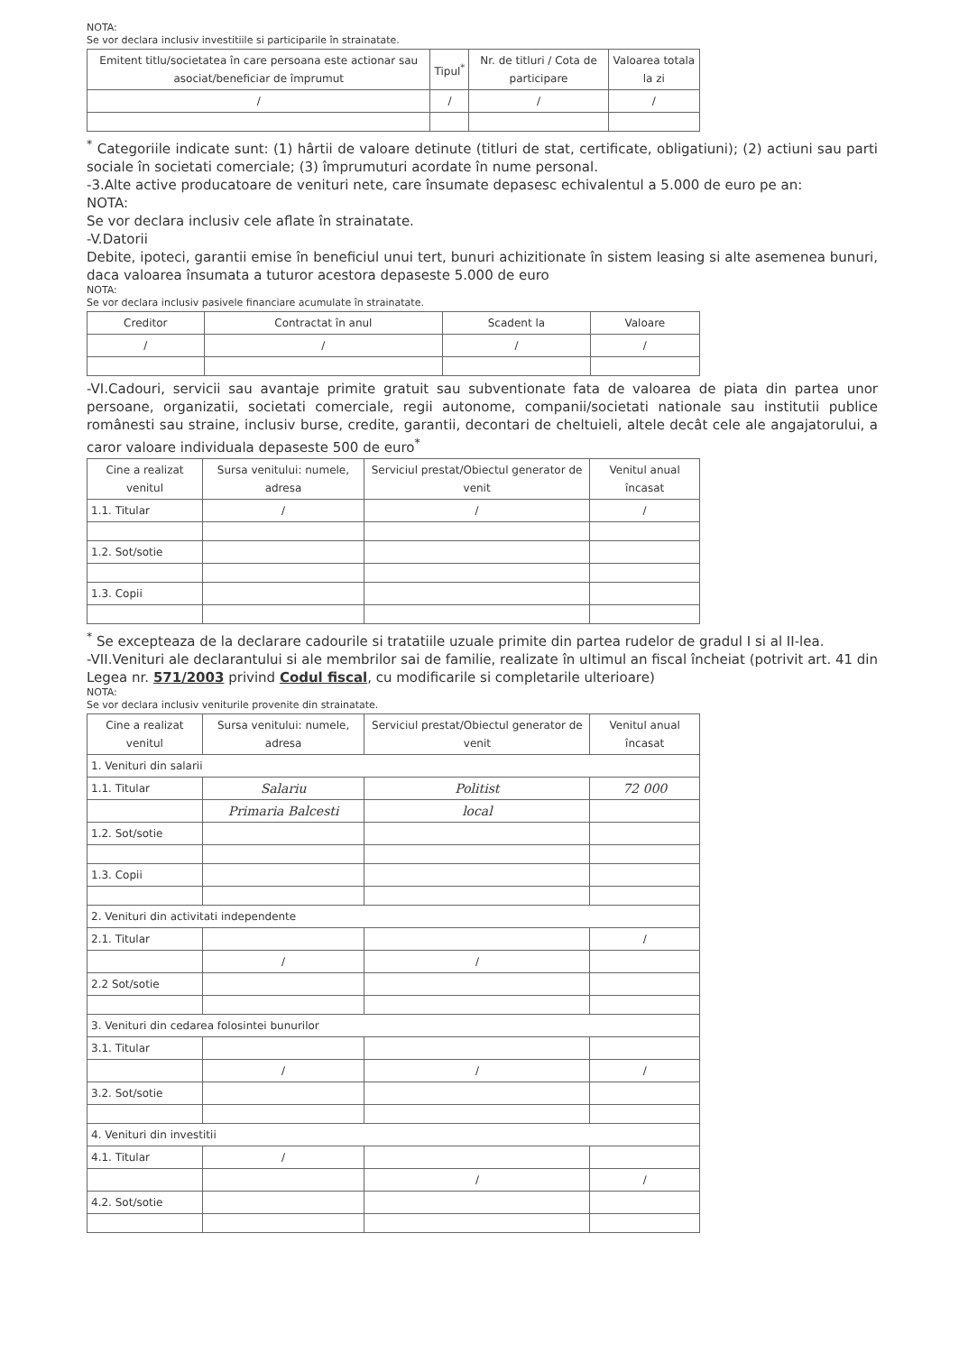NOTA:
Se vor declara inclusiv investitiile si participarile în strainatate.
| Emitent titlu/societatea în care persoana este actionar sau asociat/beneficiar de împrumut | Tipul<sup>*</sup> | Nr. de titluri / Cota de participare | Valoarea totala la zi |
| --- | --- | --- | --- |
| / | / | / | / |
<sup>*</sup> Categoriile indicate sunt: (1) hârtii de valoare detinute (titluri de stat, certificate, obligatiuni); (2) actiuni sau parti sociale în societati comerciale; (3) împrumuturi acordate în nume personal.
-3.Alte active producatoare de venituri nete, care însumate depasesc echivalentul a 5.000 de euro pe an:
NOTA:
Se vor declara inclusiv cele aflate în strainatate.
-V.Datorii
Debite, ipoteci, garantii emise în beneficiul unui tert, bunuri achizitionate în sistem leasing si alte asemenea bunuri, daca valoarea însumata a tuturor acestora depaseste 5.000 de euro
NOTA:
Se vor declara inclusiv pasivele financiare acumulate în strainatate.
| Creditor | Contractat în anul | Scadent la | Valoare |
| --- | --- | --- | --- |
| / | / | / | / |
-VI.Cadouri, servicii sau avantaje primite gratuit sau subventionate fata de valoarea de piata din partea unor persoane, organizatii, societati comerciale, regii autonome, companii/societati nationale sau institutii publice românesti sau straine, inclusiv burse, credite, garantii, decontari de cheltuieli, altele decât cele ale angajatorului, a caror valoare individuala depaseste 500 de euro<sup>*</sup>
| Cine a realizat venitul | Sursa venitului: numele, adresa | Serviciul prestat/Obiectul generator de venit | Venitul anual încasat |
| --- | --- | --- | --- |
| 1.1. Titular | / | / | / |
| 1.2. Sot/sotie | | | |
| 1.3. Copii | | | |
<sup>*</sup> Se excepteaza de la declarare cadourile si tratatiile uzuale primite din partea rudelor de gradul I si al II-lea.
-VII.Venituri ale declarantului si ale membrilor sai de familie, realizate în ultimul an fiscal încheiat (potrivit art. 41 din Legea nr. 571/2003 privind Codul fiscal, cu modificarile si completarile ulterioare)
NOTA:
Se vor declara inclusiv veniturile provenite din strainatate.
| Cine a realizat venitul | Sursa venitului: numele, adresa | Serviciul prestat/Obiectul generator de venit | Venitul anual încasat |
| --- | --- | --- | --- |
| 1. Venituri din salarii | | | |
| 1.1. Titular | Salariu | Politist | 72 000 |
| | Primaria Balcesti | local | |
| 1.2. Sot/sotie | | | |
| 1.3. Copii | | | |
| 2. Venituri din activitati independente | | | |
| 2.1. Titular | | | / |
| | / | / | |
| 2.2 Sot/sotie | | | |
| 3. Venituri din cedarea folosintei bunurilor | | | |
| 3.1. Titular | | | |
| | / | / | / |
| 3.2. Sot/sotie | | | |
| 4. Venituri din investitii | | | |
| 4.1. Titular | / | | |
| | | / | / |
| 4.2. Sot/sotie | | | |